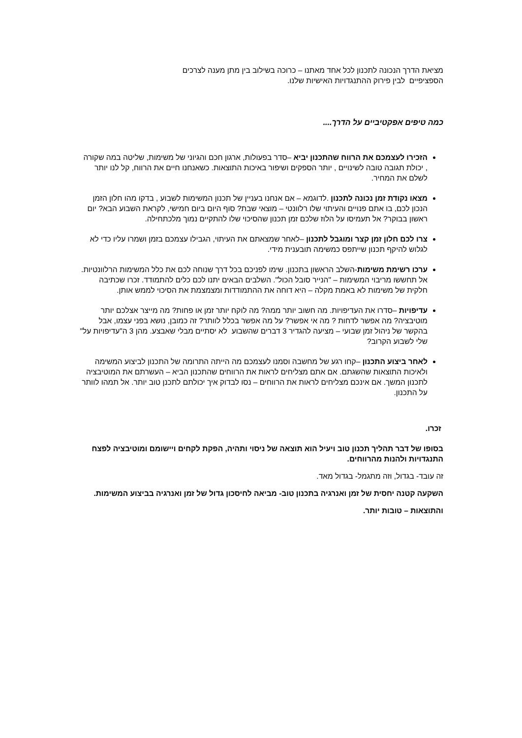מציאת הדרך הנכונה לתכנון לכל אחד מאתנו – כרוכה בשילוב בין מתן מענה לצרכים הספציפיים לבין פירוק ההתנגדויות האישיות שלנו.
כמה טיפים אפקטיביים על הדרך....
הזכירו לעצמכם את הרווח שהתכנון יביא –סדר בפעולות, ארגון חכם והגיוני של משימות, שליטה במה שקורה , יכולת תגובה טובה לשינויים , יותר הספקים ושיפור באיכות התוצאות. כשאנחנו חיים את הרווח, קל לנו יותר לשלם את המחיר.
מצאו נקודת זמן נכונה לתכנון .לדוגמא – אם אנחנו בעניין של תכנון המשימות לשבוע , בדקו מהו חלון הזמן הנכון לכם, בו אתם פנויים והעיתוי שלו רלוונטי – מוצאי שבת? סוף היום ביום חמישי, לקראת השבוע הבא? יום ראשון בבוקר? אל תעמיסו על הלוז שלכם זמן תכנון שהסיכוי שלו להתקיים נמוך מלכתחילה.
צרו לכם חלון זמן קצר ומוגבל לתכנון –לאחר שמצאתם את העיתוי, הגבילו עצמכם בזמן ושמרו עליו כדי לא לגלוש להיקף תכנון שייתפס כמשימה תובענית מידי.
ערכו רשימת משימות-השלב הראשון בתכנון. שימו לפניכם בכל דרך שנוחה לכם את כלל המשימות הרלוונטיות. אל תחששו מריבוי המשימות – "הנייר סובל הכול". השלבים הבאים יתנו לכם כלים להתמודד. זכרו שכתיבה חלקית של משימות לא באמת מקלה – היא דוחה את ההתמודדות ומצמצמת את הסיכוי לממש אותן.
עדיפויות –סדרו את העדיפויות. מה חשוב יותר ממה? מה לוקח יותר זמן או פחות? מה מייצר אצלכם יותר מוטיבציה? מה אפשר לדחות ? מה אי אפשר? על מה אפשר בכלל לוותר? זה כמובן, נושא בפני עצמו, אבל בהקשר של ניהול זמן שבועי – מציעה להגדיר 3 דברים שהשבוע לא יסתיים מבלי שאבצע. מהן 3 ה"עדיפויות על" שלי לשבוע הקרוב?
לאחר ביצוע התכנון –קחו רגע של מחשבה וסמנו לעצמכם מה הייתה התרומה של התכנון לביצוע המשימה ולאיכות התוצאות שהשגתם. אם אתם מצליחים לראות את הרווחים שהתכנון הביא – העשרתם את המוטיבציה לתכנון המשך. אם אינכם מצליחים לראות את הרווחים – נסו לבדוק איך יכולתם לתכנן טוב יותר. אל תמהו לוותר על התכנון.
זכרו.
בסופו של דבר תהליך תכנון טוב ויעיל הוא תוצאה של ניסוי ותהיה, הפקת לקחים ויישומם ומוטיבציה לפצח התנגדויות ולהנות מהרווחים.
זה עובד- בגדול, וזה מתגמל- בגדול מאד.
השקעה קטנה יחסית של זמן ואנרגיה בתכנון טוב- מביאה לחיסכון גדול של זמן ואנרגיה בביצוע המשימות.
והתוצאות – טובות יותר.